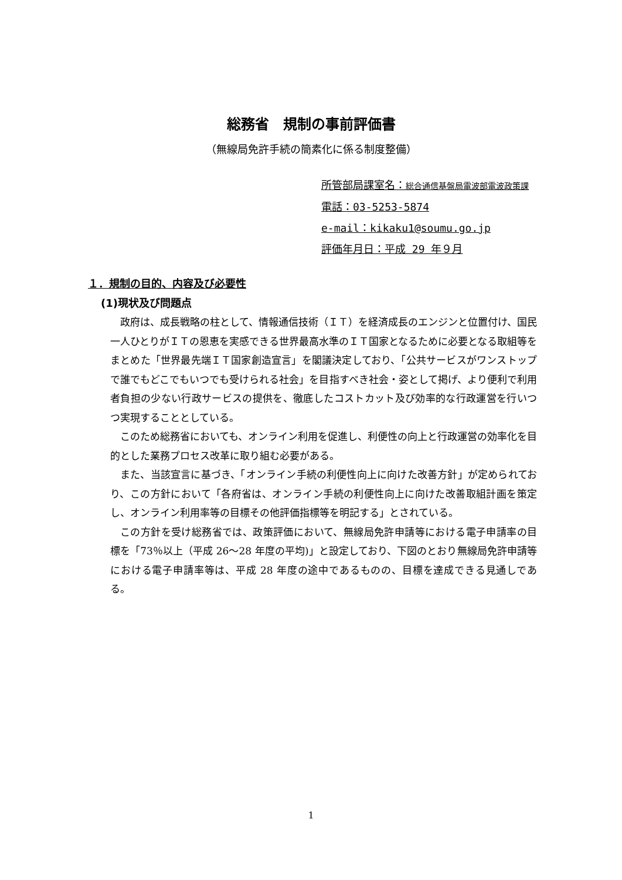総務省　規制の事前評価書
（無線局免許手続の簡素化に係る制度整備）
所管部局課室名：総合通信基盤局電波部電波政策課
電話：03-5253-5874
e-mail：kikaku1@soumu.go.jp
評価年月日：平成 29 年９月
１．規制の目的、内容及び必要性
(1)現状及び問題点
政府は、成長戦略の柱として、情報通信技術（ＩＴ）を経済成長のエンジンと位置付け、国民一人ひとりがＩＴの恩恵を実感できる世界最高水準のＩＴ国家となるために必要となる取組等をまとめた「世界最先端ＩＴ国家創造宣言」を閣議決定しており、「公共サービスがワンストップで誰でもどこでもいつでも受けられる社会」を目指すべき社会・姿として掲げ、より便利で利用者負担の少ない行政サービスの提供を、徹底したコストカット及び効率的な行政運営を行いつつ実現することとしている。
このため総務省においても、オンライン利用を促進し、利便性の向上と行政運営の効率化を目的とした業務プロセス改革に取り組む必要がある。
また、当該宣言に基づき、「オンライン手続の利便性向上に向けた改善方針」が定められており、この方針において「各府省は、オンライン手続の利便性向上に向けた改善取組計画を策定し、オンライン利用率等の目標その他評価指標等を明記する」とされている。
この方針を受け総務省では、政策評価において、無線局免許申請等における電子申請率の目標を「73％以上（平成 26～28 年度の平均)」と設定しており、下図のとおり無線局免許申請等における電子申請率等は、平成 28 年度の途中であるものの、目標を達成できる見通しである。
1